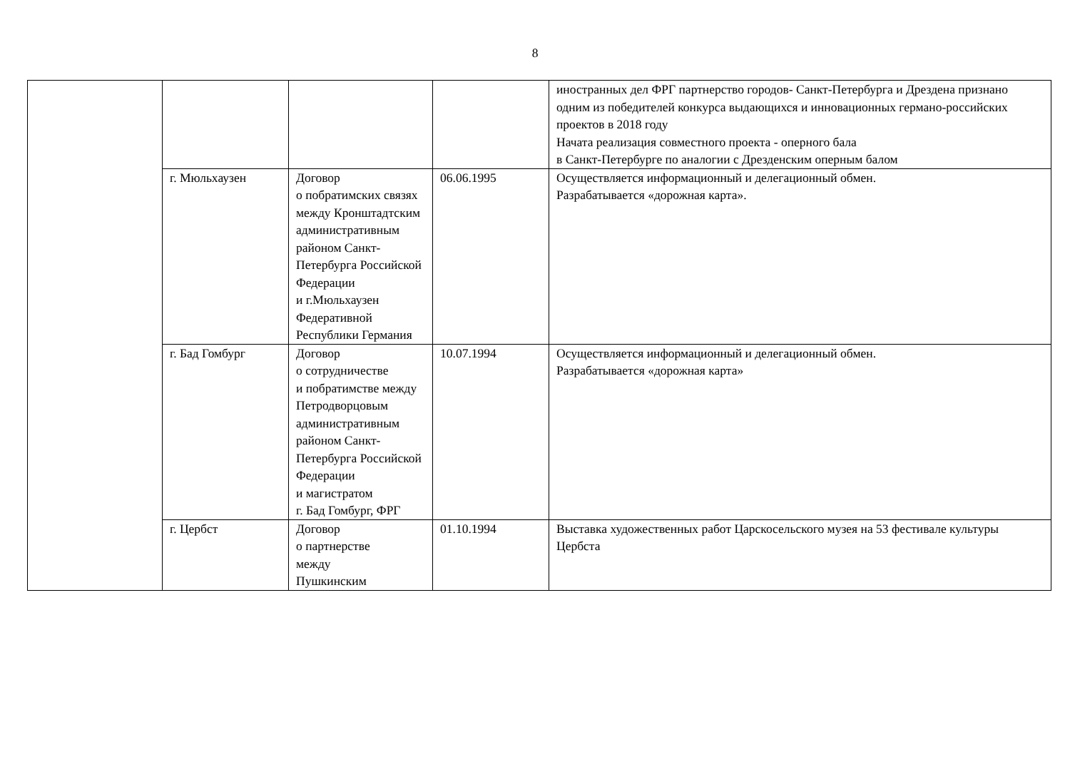8
| | | | | иностранных дел ФРГ партнерство городов- Санкт-Петербурга и Дрездена признано одним из победителей конкурса выдающихся и инновационных германо-российских проектов в 2018 году Начата реализация совместного проекта - оперного бала в Санкт-Петербурге по аналогии с Дрезденским оперным балом |
| | г. Мюльхаузен | Договор о побратимских связях между Кронштадтским административным районом Санкт-Петербурга Российской Федерации и г.Мюльхаузен Федеративной Республики Германия | 06.06.1995 | Осуществляется информационный и делегационный обмен. Разрабатывается «дорожная карта». |
| | г. Бад Гомбург | Договор о сотрудничестве и побратимстве между Петродворцовым административным районом Санкт-Петербурга Российской Федерации и магистратом г. Бад Гомбург, ФРГ | 10.07.1994 | Осуществляется информационный и делегационный обмен. Разрабатывается «дорожная карта» |
| | г. Цербст | Договор о партнерстве между Пушкинским | 01.10.1994 | Выставка художественных работ Царскосельского музея на 53 фестивале культуры Цербста |